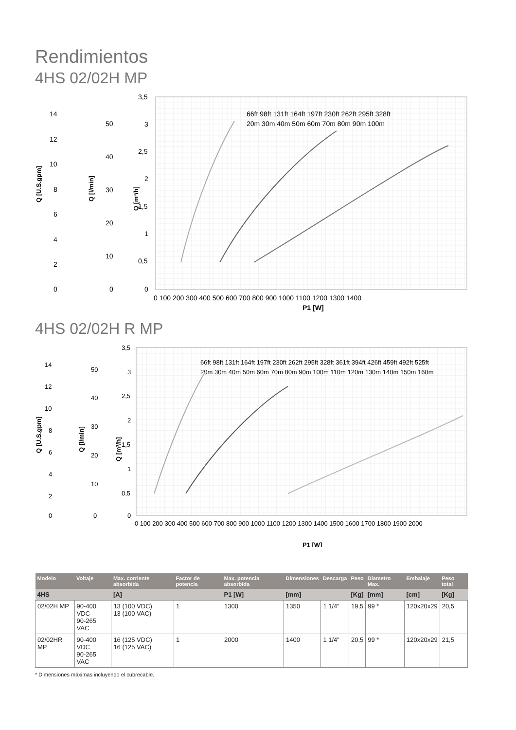Rendimientos
4HS 02/02H MP
Q [U.S.gpm]
Q [l/min]
Q [m³/h]
14
12
10
8
6
4
2
0
50
40
30
20
10
0
3,5
3
2,5
2
1,5
1
0,5
0
0 100 200 300 400 500 600 700 800 900 1000 1100 1200 1300 1400
P1 [W]
66ft 98ft 131ft 164ft 197ft 230ft 262ft 295ft 328ft
20m 30m 40m 50m 60m 70m 80m 90m 100m
4HS 02/02H R MP
Q [U.S.gpm]
Q [l/min]
Q [m³/h]
14
12
10
8
6
4
2
0
50
40
30
20
10
0
3,5
3
2,5
2
1,5
1
0,5
0
0 100 200 300 400 500 600 700 800 900 1000 1100 1200 1300 1400 1500 1600 1700 1800 1900 2000
P1 [W]
66ft 98ft 131ft 164ft 197ft 230ft 262ft 295ft 328ft 361ft 394ft 426ft 459ft 492ft 525ft
20m 30m 40m 50m 60m 70m 80m 90m 100m 110m 120m 130m 140m 150m 160m
| Modelo | Voltaje | Max. corriente absorbida | Factor de potencia | Max. potencia absorbida | Dimensiones | Descarga | Peso | Diametro Max. | Embalaje | Peso total |
| --- | --- | --- | --- | --- | --- | --- | --- | --- | --- | --- |
| 4HS | | [A] | | P1 [W] | [mm] | | [Kg] | [mm] | [cm] | [Kg] |
| 02/02H MP | 90-400 VDC 90-265 VAC | 13 (100 VDC) 13 (100 VAC) | 1 | 1300 | 1350 | 1 1/4” | 19,5 | 99 * | 120x20x29 | 20,5 |
| 02/02HR MP | 90-400 VDC 90-265 VAC | 16 (125 VDC) 16 (125 VAC) | 1 | 2000 | 1400 | 1 1/4” | 20,5 | 99 * | 120x20x29 | 21,5 |
* Dimensiones máximas incluyendo el cubrecable.